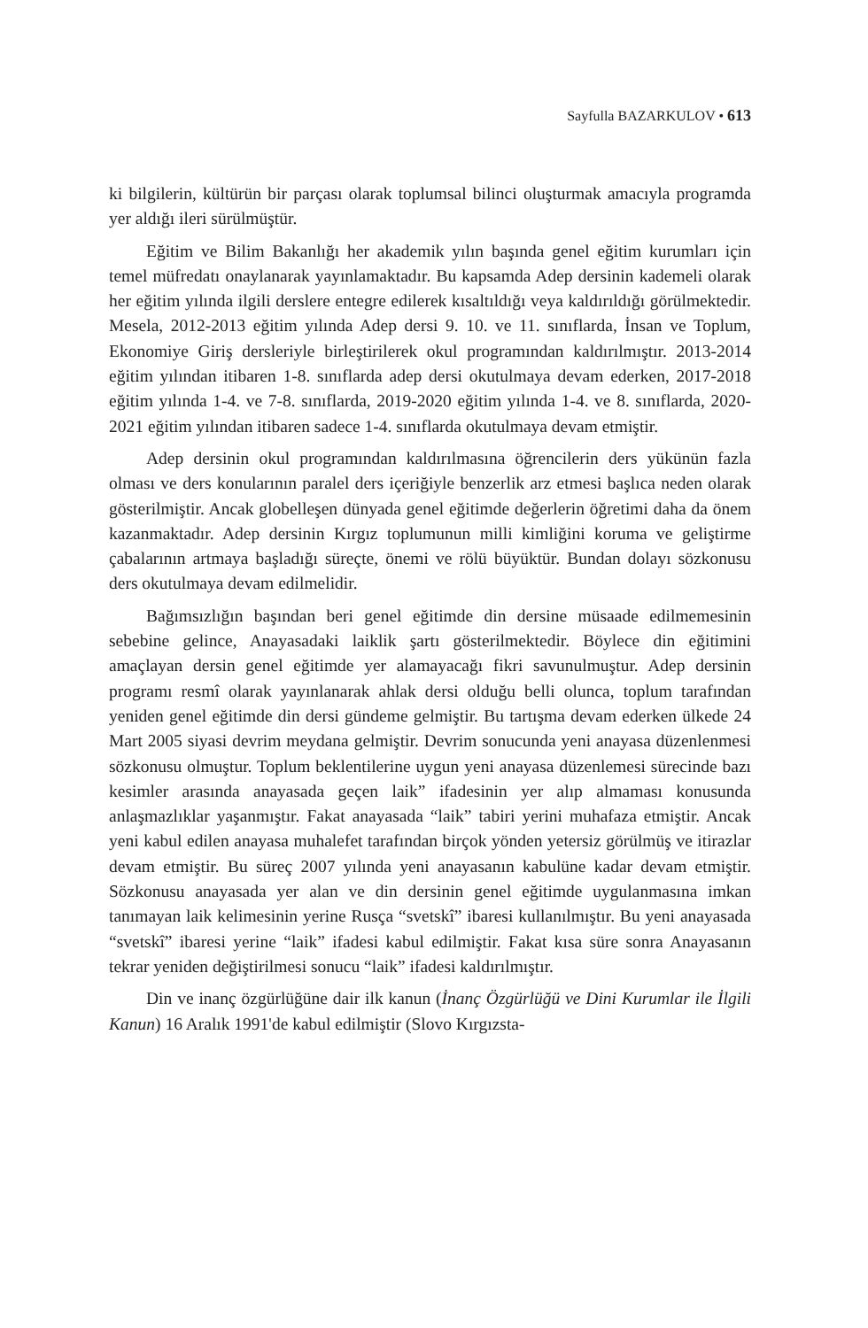Sayfulla BAZARKULOV • 613
ki bilgilerin, kültürün bir parçası olarak toplumsal bilinci oluşturmak amacıyla programda yer aldığı ileri sürülmüştür.
Eğitim ve Bilim Bakanlığı her akademik yılın başında genel eğitim kurumları için temel müfredatı onaylanarak yayınlamaktadır. Bu kapsamda Adep dersinin kademeli olarak her eğitim yılında ilgili derslere entegre edilerek kısaltıldığı veya kaldırıldığı görülmektedir. Mesela, 2012-2013 eğitim yılında Adep dersi 9. 10. ve 11. sınıflarda, İnsan ve Toplum, Ekonomiye Giriş dersleriyle birleştirilerek okul programından kaldırılmıştır. 2013-2014 eğitim yılından itibaren 1-8. sınıflarda adep dersi okutulmaya devam ederken, 2017-2018 eğitim yılında 1-4. ve 7-8. sınıflarda, 2019-2020 eğitim yılında 1-4. ve 8. sınıflarda, 2020-2021 eğitim yılından itibaren sadece 1-4. sınıflarda okutulmaya devam etmiştir.
Adep dersinin okul programından kaldırılmasına öğrencilerin ders yükünün fazla olması ve ders konularının paralel ders içeriğiyle benzerlik arz etmesi başlıca neden olarak gösterilmiştir. Ancak globelleşen dünyada genel eğitimde değerlerin öğretimi daha da önem kazanmaktadır. Adep dersinin Kırgız toplumunun milli kimliğini koruma ve geliştirme çabalarının artmaya başladığı süreçte, önemi ve rölü büyüktür. Bundan dolayı sözkonusu ders okutulmaya devam edilmelidir.
Bağımsızlığın başından beri genel eğitimde din dersine müsaade edilmemesinin sebebine gelince, Anayasadaki laiklik şartı gösterilmektedir. Böylece din eğitimini amaçlayan dersin genel eğitimde yer alamayacağı fikri savunulmuştur. Adep dersinin programı resmî olarak yayınlanarak ahlak dersi olduğu belli olunca, toplum tarafından yeniden genel eğitimde din dersi gündeme gelmiştir. Bu tartışma devam ederken ülkede 24 Mart 2005 siyasi devrim meydana gelmiştir. Devrim sonucunda yeni anayasa düzenlenmesi sözkonusu olmuştur. Toplum beklentilerine uygun yeni anayasa düzenlemesi sürecinde bazı kesimler arasında anayasada geçen laik” ifadesinin yer alıp almaması konusunda anlaşmazlıklar yaşanmıştır. Fakat anayasada “laik” tabiri yerini muhafaza etmiştir. Ancak yeni kabul edilen anayasa muhalefet tarafından birçok yönden yetersiz görülmüş ve itirazlar devam etmiştir. Bu süreç 2007 yılında yeni anayasanın kabulüne kadar devam etmiştir. Sözkonusu anayasada yer alan ve din dersinin genel eğitimde uygulanmasına imkan tanımayan laik kelimesinin yerine Rusça “svetskî” ibaresi kullanılmıştır. Bu yeni anayasada “svetskî” ibaresi yerine “laik” ifadesi kabul edilmiştir. Fakat kısa süre sonra Anayasanın tekrar yeniden değiştirilmesi sonucu “laik” ifadesi kaldırılmıştır.
Din ve inanç özgürlüğüne dair ilk kanun (İnanç Özgürlüğü ve Dini Kurumlar ile İlgili Kanun) 16 Aralık 1991'de kabul edilmiştir (Slovo Kırgızsta-